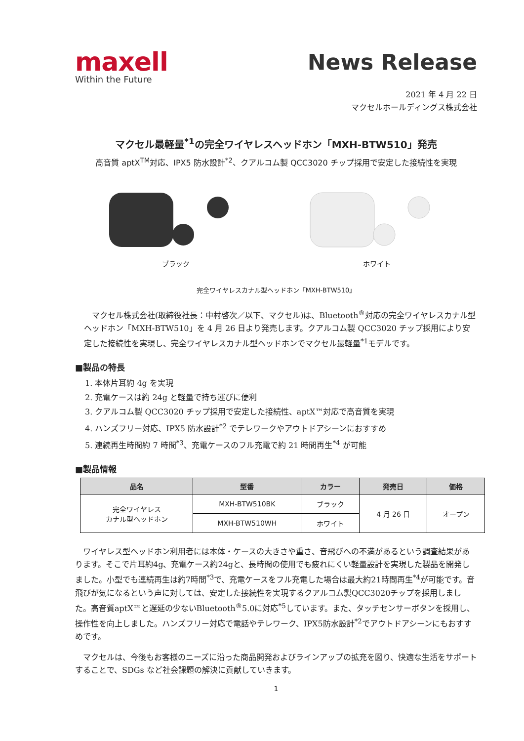maxell
Within the Future
News Release
2021 年 4 月 22 日
マクセルホールディングス株式会社
マクセル最軽量<sup>*1</sup>の完全ワイヤレスヘッドホン「MXH-BTW510」発売
高音質 aptX<sup>TM</sup>対応、IPX5 防水設計<sup>*2</sup>、クアルコム製 QCC3020 チップ採用で安定した接続性を実現
ブラック ホワイト
完全ワイヤレスカナル型ヘッドホン「MXH-BTW510」
　マクセル株式会社(取締役社長：中村啓次／以下、マクセル)は、Bluetooth<sup>®</sup>対応の完全ワイヤレスカナル型ヘッドホン「MXH-BTW510」を 4 月 26 日より発売します。クアルコム製 QCC3020 チップ採用により安定した接続性を実現し、完全ワイヤレスカナル型ヘッドホンでマクセル最軽量<sup>*1</sup>モデルです。
■製品の特長
1. 本体片耳約 4g を実現
2. 充電ケースは約 24g と軽量で持ち運びに便利
3. クアルコム製 QCC3020 チップ採用で安定した接続性、aptX™対応で高音質を実現
4. ハンズフリー対応、IPX5 防水設計<sup>*2</sup> でテレワークやアウトドアシーンにおすすめ
5. 連続再生時間約 7 時間<sup>*3</sup>、充電ケースのフル充電で約 21 時間再生<sup>*4</sup> が可能
■製品情報
| 品名 | 型番 | カラー | 発売日 | 価格 |
| --- | --- | --- | --- | --- |
| 完全ワイヤレス カナル型ヘッドホン | MXH-BTW510BK | ブラック | 4 月 26 日 | オープン |
| | MXH-BTW510WH | ホワイト | | |
　ワイヤレス型ヘッドホン利用者には本体・ケースの大きさや重さ、音飛びへの不満があるという調査結果があります。そこで片耳約4g、充電ケース約24gと、長時間の使用でも疲れにくい軽量設計を実現した製品を開発しました。小型でも連続再生は約7時間<sup>*3</sup>で、充電ケースをフル充電した場合は最大約21時間再生<sup>*4</sup>が可能です。音飛びが気になるという声に対しては、安定した接続性を実現するクアルコム製QCC3020チップを採用しました。高音質aptX™と遅延の少ないBluetooth<sup>®</sup>5.0に対応<sup>*5</sup>しています。また、タッチセンサーボタンを採用し、操作性を向上しました。ハンズフリー対応で電話やテレワーク、IPX5防水設計<sup>*2</sup>でアウトドアシーンにもおすすめです。
　マクセルは、今後もお客様のニーズに沿った商品開発およびラインアップの拡充を図り、快適な生活をサポートすることで、SDGs など社会課題の解決に貢献していきます。
1